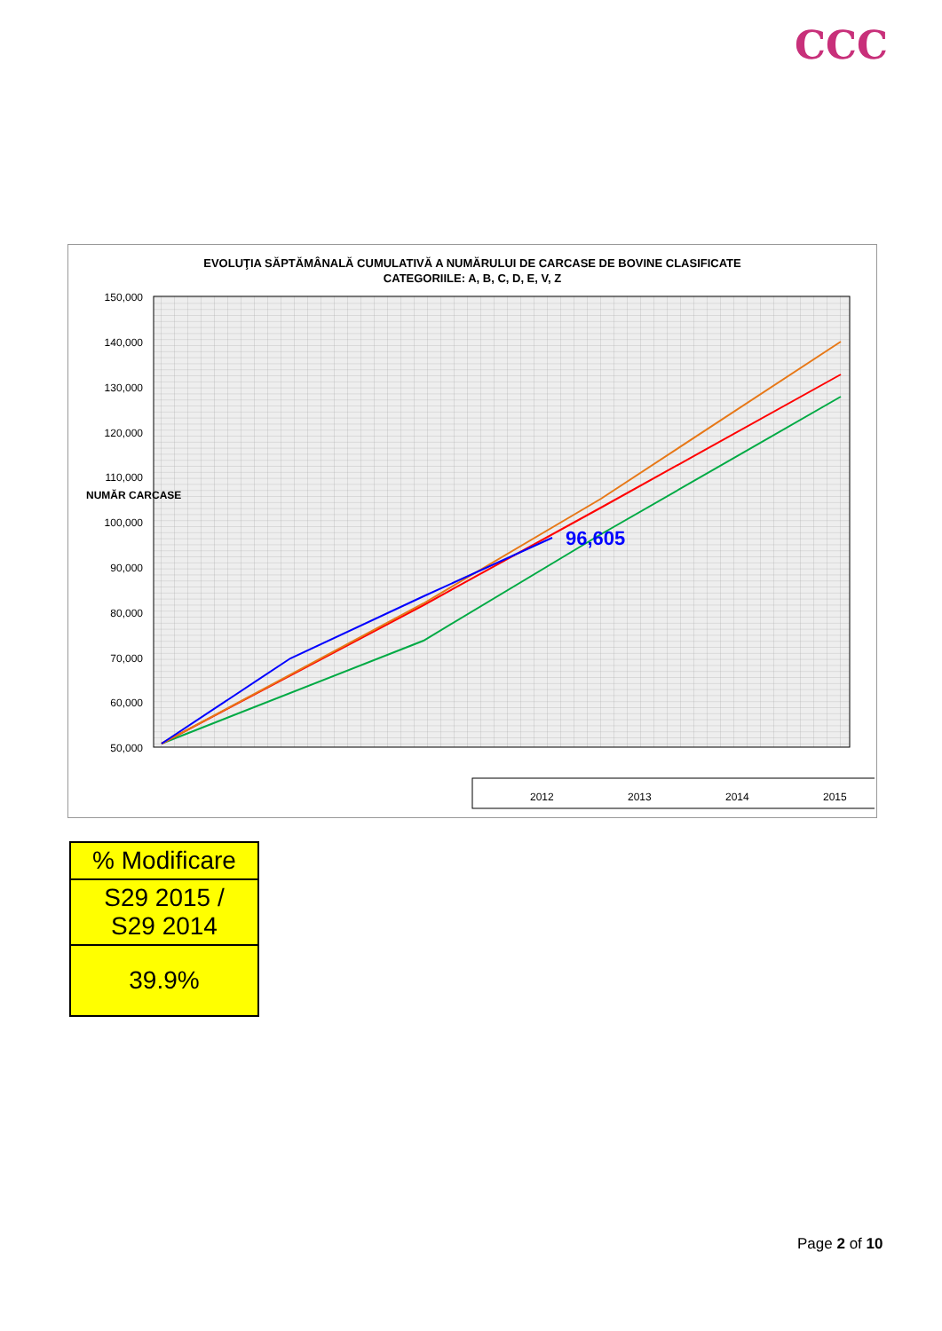CCC
EVOLUŢIA SĂPTĂMÂNALĂ CUMULATIVĂ A NUMĂRULUI DE CARCASE DE BOVINE CLASIFICATE
CATEGORIILE: A, B, C, D, E, V, Z
150,000
140,000
130,000
120,000
110,000
100,000
90,000
80,000
70,000
60,000
50,000
NUMĂR CARCASE
96,605
2012
2013
2014
2015
| % Modificare |
| S29 2015 / S29 2014 |
| 39.9% |
Page 2 of 10